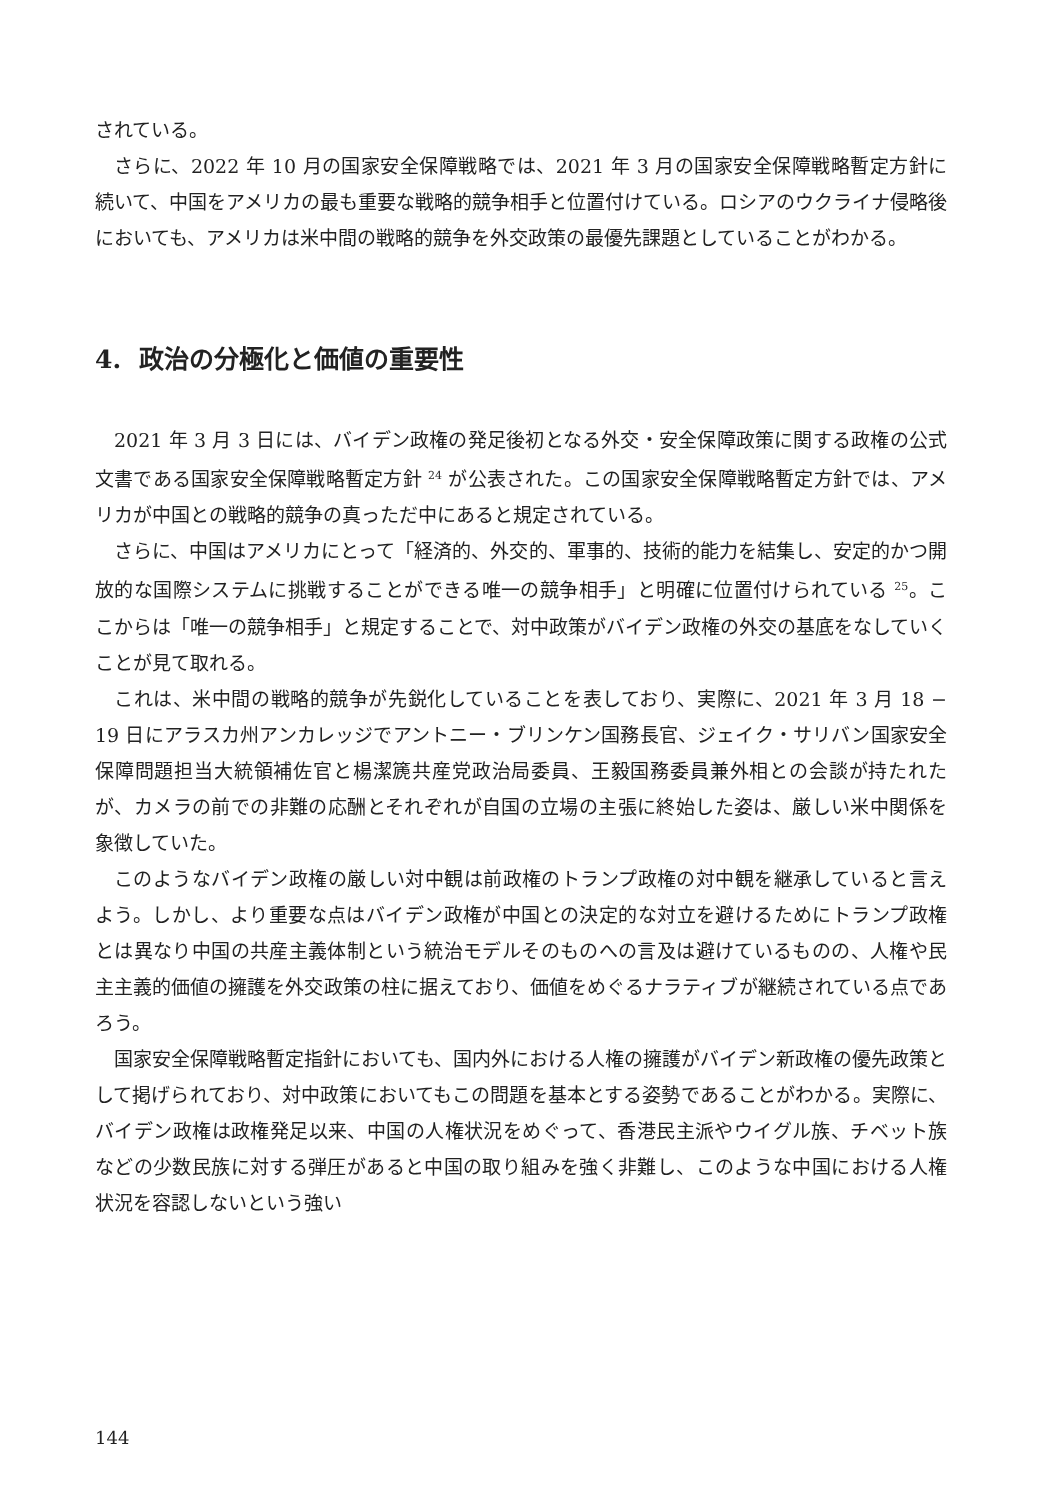されている。
さらに、2022 年 10 月の国家安全保障戦略では、2021 年 3 月の国家安全保障戦略暫定方針に続いて、中国をアメリカの最も重要な戦略的競争相手と位置付けている。ロシアのウクライナ侵略後においても、アメリカは米中間の戦略的競争を外交政策の最優先課題としていることがわかる。
4. 政治の分極化と価値の重要性
2021 年 3 月 3 日には、バイデン政権の発足後初となる外交・安全保障政策に関する政権の公式文書である国家安全保障戦略暫定方針 <sup>24</sup> が公表された。この国家安全保障戦略暫定方針では、アメリカが中国との戦略的競争の真っただ中にあると規定されている。
さらに、中国はアメリカにとって「経済的、外交的、軍事的、技術的能力を結集し、安定的かつ開放的な国際システムに挑戦することができる唯一の競争相手」と明確に位置付けられている <sup>25</sup>。ここからは「唯一の競争相手」と規定することで、対中政策がバイデン政権の外交の基底をなしていくことが見て取れる。
これは、米中間の戦略的競争が先鋭化していることを表しており、実際に、2021 年 3 月 18 − 19 日にアラスカ州アンカレッジでアントニー・ブリンケン国務長官、ジェイク・サリバン国家安全保障問題担当大統領補佐官と楊潔篪共産党政治局委員、王毅国務委員兼外相との会談が持たれたが、カメラの前での非難の応酬とそれぞれが自国の立場の主張に終始した姿は、厳しい米中関係を象徴していた。
このようなバイデン政権の厳しい対中観は前政権のトランプ政権の対中観を継承していると言えよう。しかし、より重要な点はバイデン政権が中国との決定的な対立を避けるためにトランプ政権とは異なり中国の共産主義体制という統治モデルそのものへの言及は避けているものの、人権や民主主義的価値の擁護を外交政策の柱に据えており、価値をめぐるナラティブが継続されている点であろう。
国家安全保障戦略暫定指針においても、国内外における人権の擁護がバイデン新政権の優先政策として掲げられており、対中政策においてもこの問題を基本とする姿勢であることがわかる。実際に、バイデン政権は政権発足以来、中国の人権状況をめぐって、香港民主派やウイグル族、チベット族などの少数民族に対する弾圧があると中国の取り組みを強く非難し、このような中国における人権状況を容認しないという強い
144